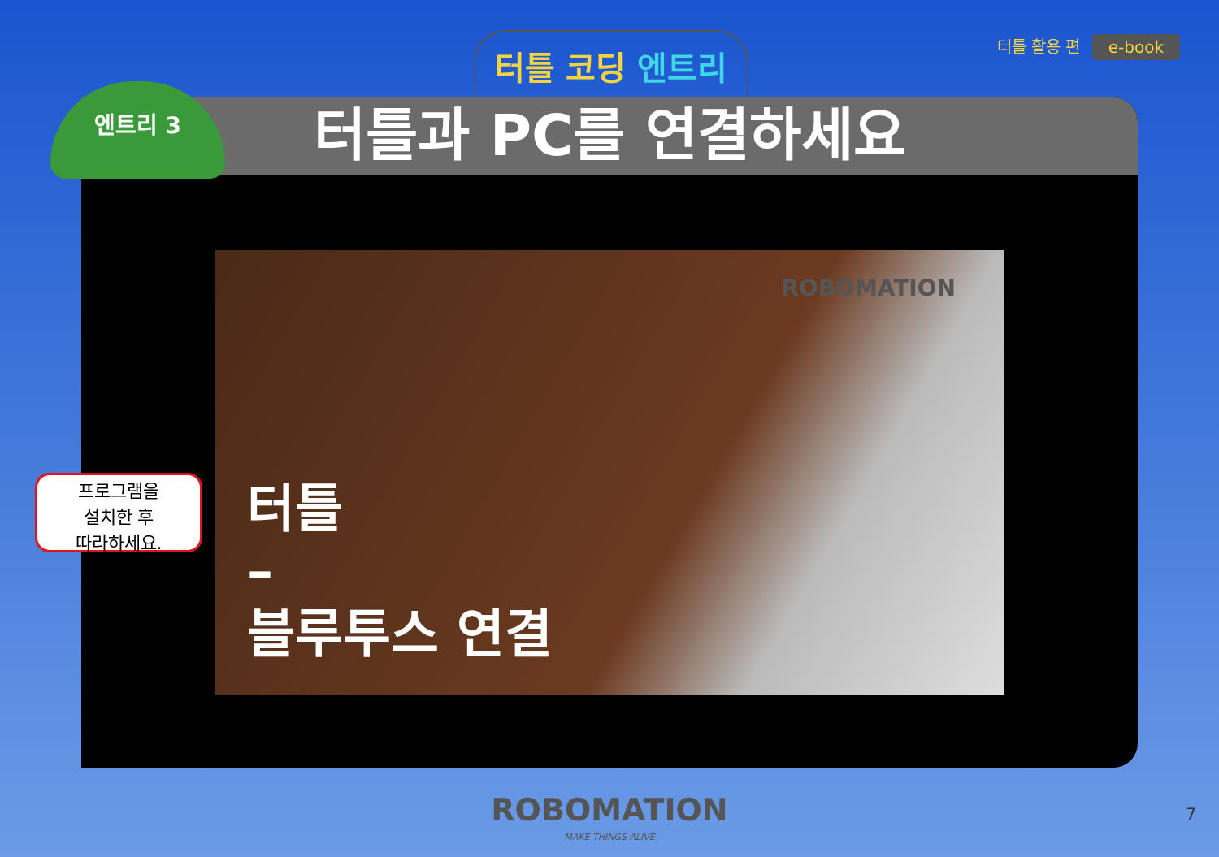터틀 코딩 엔트리 터틀 활용 편 e-book
터틀과 PC를 연결하세요
ROBOMATION
터틀
–
블루투스 연결
엔트리 3
프로그램을
설치한 후
따라하세요.
ROBOMATION
MAKE THINGS ALIVE
7